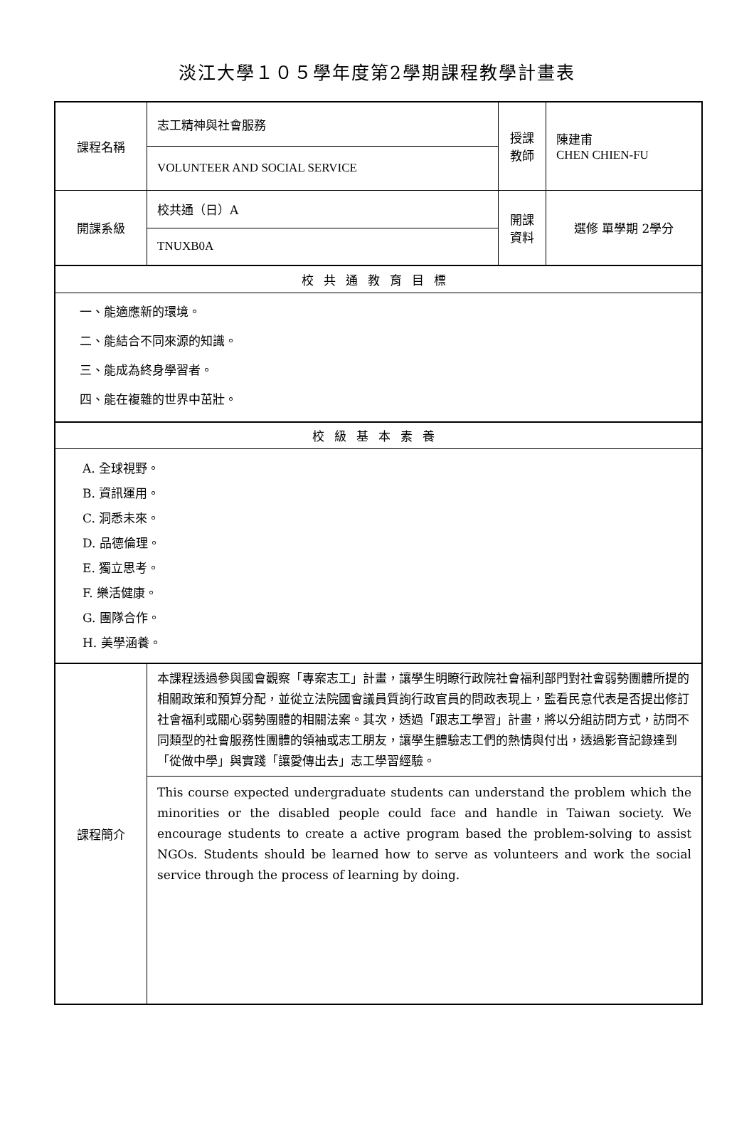淡江大學１０５學年度第2學期課程教學計畫表
| 課程名稱 | 志工精神與社會服務 | 授課 教師 | 陳建甫 CHEN CHIEN-FU |
| | VOLUNTEER AND SOCIAL SERVICE | | |
| 開課系級 | 校共通（日）A | 開課 資料 | 選修 單學期 2學分 |
| | TNUXB0A | | |
| 校共通教育目標 | | | |
| 一、能適應新的環境。 二、能結合不同來源的知識。 三、能成為終身學習者。 四、能在複雜的世界中茁壯。 | | | |
| 校級基本素養 | | | |
| A. 全球視野。 B. 資訊運用。 C. 洞悉未來。 D. 品德倫理。 E. 獨立思考。 F. 樂活健康。 G. 團隊合作。 H. 美學涵養。 | | | |
| 課程簡介 | 本課程透過參與國會觀察「專案志工」計畫，讓學生明瞭行政院社會福利部門對社會弱勢團體所提的相關政策和預算分配，並從立法院國會議員質詢行政官員的問政表現上，監看民意代表是否提出修訂社會福利或關心弱勢團體的相關法案。其次，透過「跟志工學習」計畫，將以分組訪問方式，訪問不同類型的社會服務性團體的領袖或志工朋友，讓學生體驗志工們的熱情與付出，透過影音記錄達到「從做中學」與實踐「讓愛傳出去」志工學習經驗。 | | |
| | This course expected undergraduate students can understand the problem which the minorities or the disabled people could face and handle in Taiwan society. We encourage students to create a active program based the problem-solving to assist NGOs. Students should be learned how to serve as volunteers and work the social service through the process of learning by doing. | | |